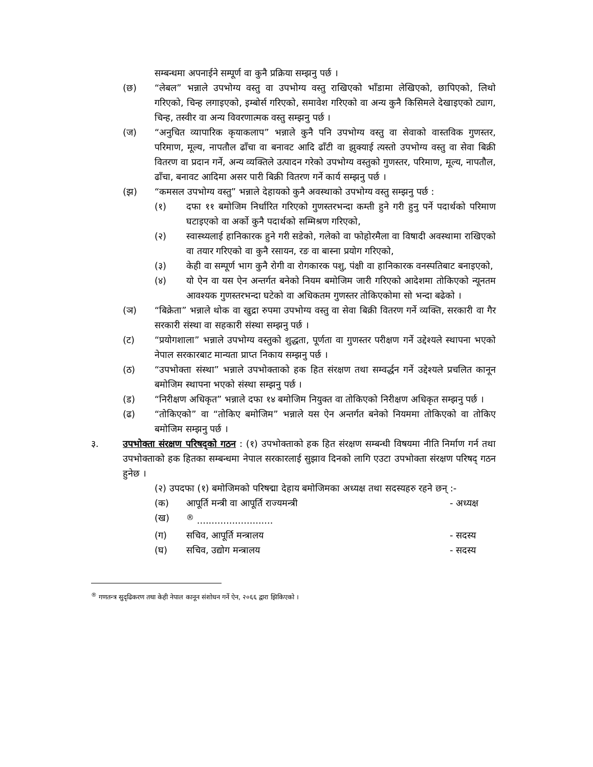सम्बन्धमा अपनाईने सम्पूर्ण वा कुनै प्रक्रिया सम्झनु पर्छ ।
(छ) “लेबल” भन्नाले उपभोग्य वस्तु वा उपभोग्य वस्तु राखिएको भाँडामा लेखिएको, छापिएको, लिथो गरिएको, चिन्ह लगाइएको, इम्बोर्स गरिएको, समावेश गरिएको वा अन्य कुनै किसिमले देखाइएको ट्याग, चिन्ह, तस्वीर वा अन्य विवरणात्मक वस्तु सम्झनु पर्छ ।
(ज) “अनुचित व्यापारिक कृयाकलाप” भन्नाले कुनै पनि उपभोग्य वस्तु वा सेवाको वास्तविक गुणस्तर, परिमाण, मूल्य, नापतौल ढाँचा वा बनावट आदि ढाँटी वा झुक्याई त्यस्तो उपभोग्य वस्तु वा सेवा बिक्री वितरण वा प्रदान गर्ने, अन्य व्यक्तिले उत्पादन गरेको उपभोग्य वस्तुको गुणस्तर, परिमाण, मूल्य, नापतौल, ढाँचा, बनावट आदिमा असर पारी बिक्री वितरण गर्ने कार्य सम्झनु पर्छ ।
(झ) “कमसल उपभोग्य वस्तु” भन्नाले देहायको कुनै अवस्थाको उपभोग्य वस्तु सम्झनु पर्छ :
(१) दफा ११ बमोजिम निर्धारित गरिएको गुणस्तरभन्दा कम्ती हुने गरी हुनु पर्ने पदार्थको परिमाण घटाइएको वा अर्को कुनै पदार्थको सम्मिश्रण गरिएको,
(२) स्वास्थ्यलाई हानिकारक हुने गरी सडेको, गलेको वा फोहोरमैला वा विषादी अवस्थामा राखिएको वा तयार गरिएको वा कुनै रसायन, रङ वा बास्ना प्रयोग गरिएको,
(३) केही वा सम्पूर्ण भाग कुनै रोगी वा रोगकारक पशु, पंक्षी वा हानिकारक वनस्पतिबाट बनाइएको,
(४) यो ऐन वा यस ऐन अन्तर्गत बनेको नियम बमोजिम जारी गरिएको आदेशमा तोकिएको न्यूनतम आवश्यक गुणस्तरभन्दा घटेको वा अधिकतम गुणस्तर तोकिएकोमा सो भन्दा बढेको ।
(ञ) “बिक्रेता” भन्नाले थोक वा खुद्रा रुपमा उपभोग्य वस्तु वा सेवा बिक्री वितरण गर्ने व्यक्ति, सरकारी वा गैर सरकारी संस्था वा सहकारी संस्था सम्झनु पर्छ ।
(ट) “प्रयोगशाला” भन्नाले उपभोग्य वस्तुको शुद्धता, पूर्णता वा गुणस्तर परीक्षण गर्ने उद्देश्यले स्थापना भएको नेपाल सरकारबाट मान्यता प्राप्त निकाय सम्झनु पर्छ ।
(ठ) “उपभोक्ता संस्था” भन्नाले उपभोक्ताको हक हित संरक्षण तथा सम्वर्द्धन गर्ने उद्देश्यले प्रचलित कानून बमोजिम स्थापना भएको संस्था सम्झनु पर्छ ।
(ड) “निरीक्षण अधिकृत” भन्नाले दफा १४ बमोजिम नियुक्त वा तोकिएको निरीक्षण अधिकृत सम्झनु पर्छ ।
(ढ) “तोकिएको” वा “तोकिए बमोजिम” भन्नाले यस ऐन अन्तर्गत बनेको नियममा तोकिएको वा तोकिए बमोजिम सम्झनु पर्छ ।
३. उपभोक्ता संरक्षण परिषद्को गठन : (१) उपभोक्ताको हक हित संरक्षण सम्बन्धी विषयमा नीति निर्माण गर्न तथा उपभोक्ताको हक हितका सम्बन्धमा नेपाल सरकारलाई सुझाव दिनको लागि एउटा उपभोक्ता संरक्षण परिषद् गठन हुनेछ ।
(२) उपदफा (१) बमोजिमको परिषद्मा देहाय बमोजिमका अध्यक्ष तथा सदस्यहरु रहने छन् :-
(क) आपूर्ति मन्त्री वा आपूर्ति राज्यमन्त्री
- अध्यक्ष
(ख) <sup>®</sup> ..........................
(ग) सचिव, आपूर्ति मन्त्रालय - सदस्य
(घ) सचिव, उद्योग मन्त्रालय - सदस्य
<sup>®</sup> गणतन्त्र सुदृढिकरण तथा केही नेपाल कानून संशोधन गर्ने ऐन, २०६६ द्वारा झिकिएको ।